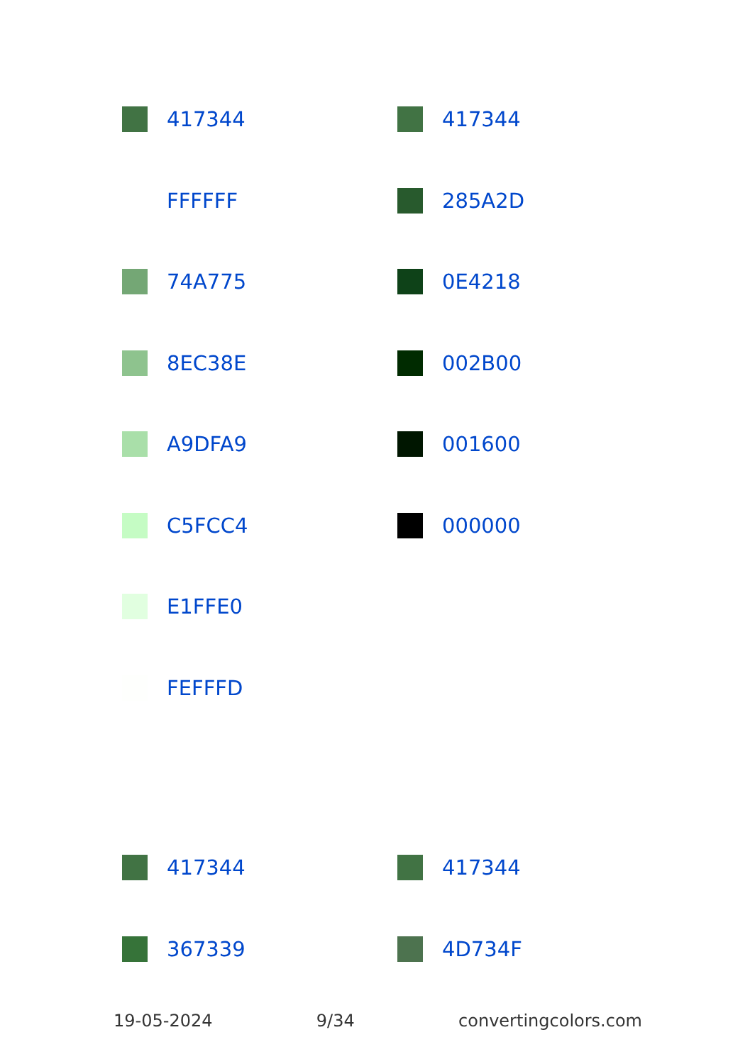417344 417344
FFFFFF 285A2D
74A775 0E4218
8EC38E 002B00
A9DFA9 001600
C5FCC4 000000
E1FFE0
FEFFFD
417344 417344
367339 4D734F
19-05-2024 9/34 convertingcolors.com